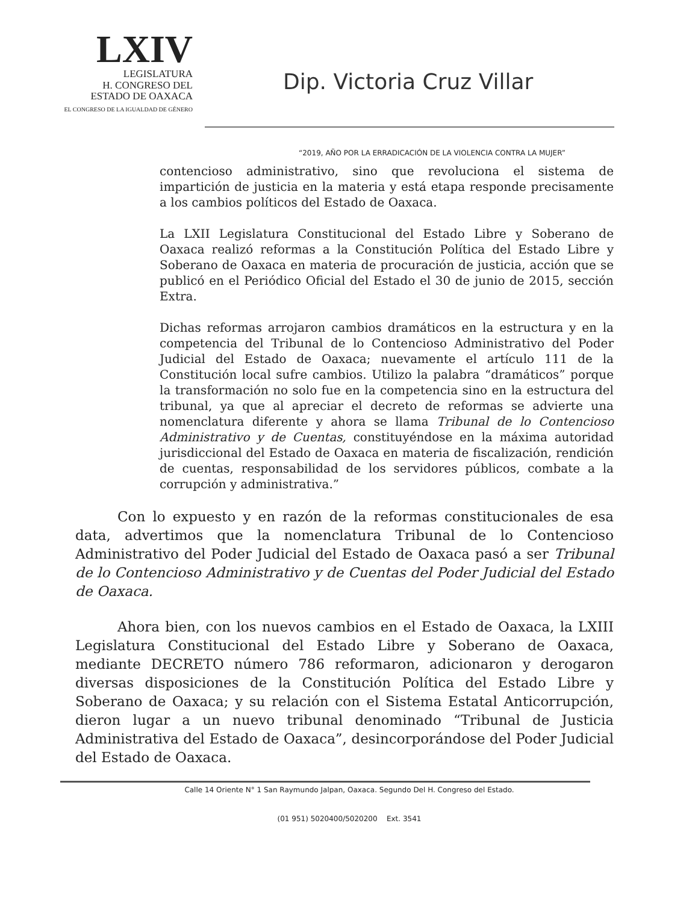LXIV
LEGISLATURA
H. CONGRESO DEL
ESTADO DE OAXACA
EL CONGRESO DE LA IGUALDAD DE GÉNERO
Dip. Victoria Cruz Villar
“2019, AÑO POR LA ERRADICACIÓN DE LA VIOLENCIA CONTRA LA MUJER”
contencioso administrativo, sino que revoluciona el sistema de impartición de justicia en la materia y está etapa responde precisamente a los cambios políticos del Estado de Oaxaca.
La LXII Legislatura Constitucional del Estado Libre y Soberano de Oaxaca realizó reformas a la Constitución Política del Estado Libre y Soberano de Oaxaca en materia de procuración de justicia, acción que se publicó en el Periódico Oficial del Estado el 30 de junio de 2015, sección Extra.
Dichas reformas arrojaron cambios dramáticos en la estructura y en la competencia del Tribunal de lo Contencioso Administrativo del Poder Judicial del Estado de Oaxaca; nuevamente el artículo 111 de la Constitución local sufre cambios. Utilizo la palabra “dramáticos” porque la transformación no solo fue en la competencia sino en la estructura del tribunal, ya que al apreciar el decreto de reformas se advierte una nomenclatura diferente y ahora se llama Tribunal de lo Contencioso Administrativo y de Cuentas, constituyéndose en la máxima autoridad jurisdiccional del Estado de Oaxaca en materia de fiscalización, rendición de cuentas, responsabilidad de los servidores públicos, combate a la corrupción y administrativa.”
Con lo expuesto y en razón de la reformas constitucionales de esa data, advertimos que la nomenclatura Tribunal de lo Contencioso Administrativo del Poder Judicial del Estado de Oaxaca pasó a ser Tribunal de lo Contencioso Administrativo y de Cuentas del Poder Judicial del Estado de Oaxaca.
Ahora bien, con los nuevos cambios en el Estado de Oaxaca, la LXIII Legislatura Constitucional del Estado Libre y Soberano de Oaxaca, mediante DECRETO número 786 reformaron, adicionaron y derogaron diversas disposiciones de la Constitución Política del Estado Libre y Soberano de Oaxaca; y su relación con el Sistema Estatal Anticorrupción, dieron lugar a un nuevo tribunal denominado “Tribunal de Justicia Administrativa del Estado de Oaxaca”, desincorporándose del Poder Judicial del Estado de Oaxaca.
Calle 14 Oriente N° 1 San Raymundo Jalpan, Oaxaca. Segundo Del H. Congreso del Estado.
(01 951) 5020400/5020200 Ext. 3541